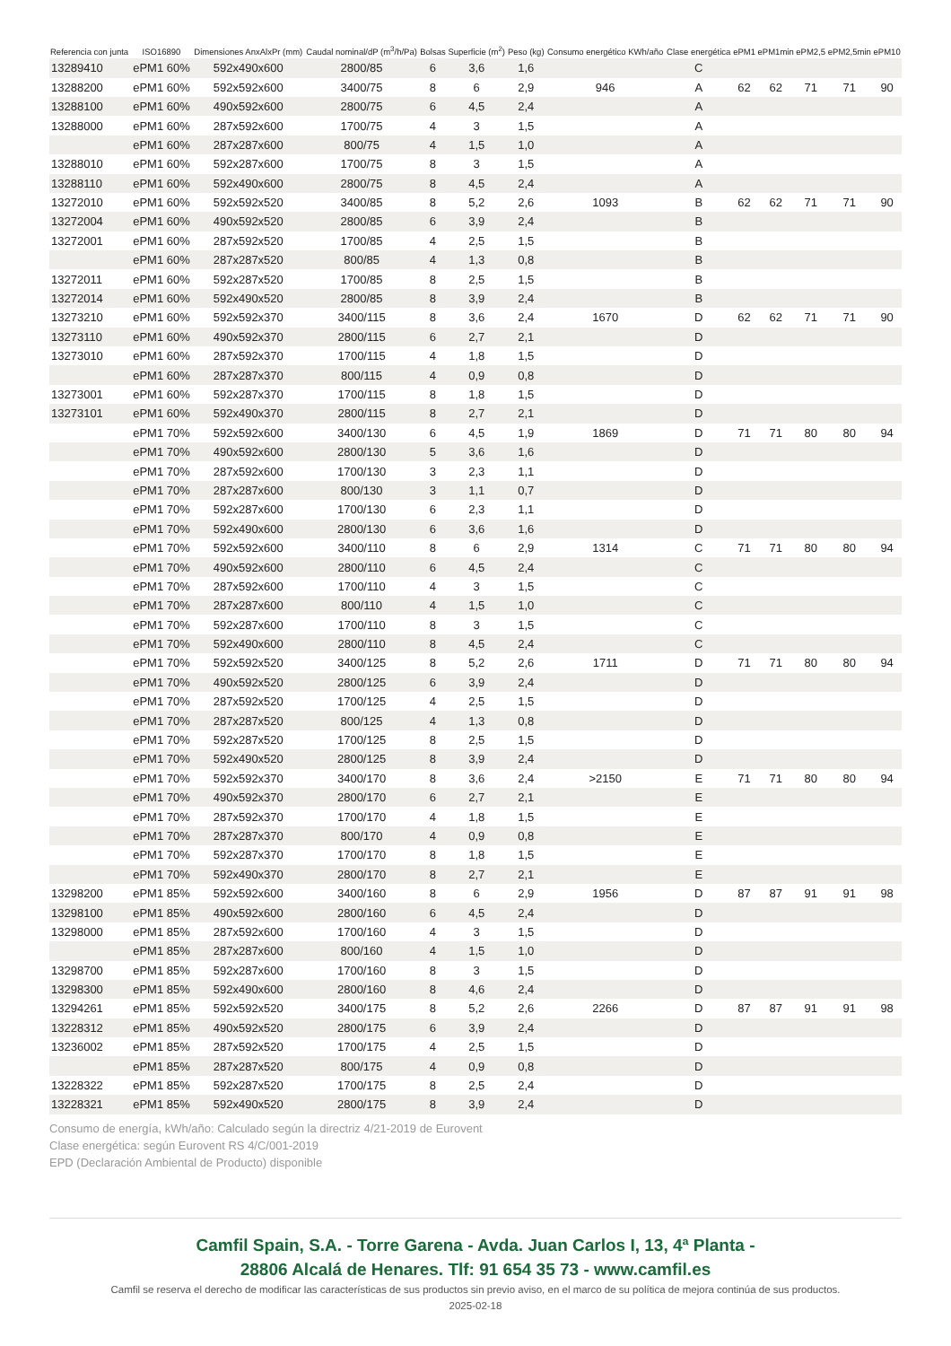| Referencia con junta | ISO16890 | Dimensiones AnxAlxPr (mm) | Caudal nominal/dP (m<sup>3</sup>/h/Pa) | Bolsas | Superficie (m<sup>2</sup>) | Peso (kg) | Consumo energético KWh/año | Clase energética | ePM1 | ePM1min | ePM2,5 | ePM2,5min | ePM10 |
| --- | --- | --- | --- | --- | --- | --- | --- | --- | --- | --- | --- | --- | --- |
| 13289410 | ePM1 60% | 592x490x600 | 2800/85 | 6 | 3,6 | 1,6 | | C | | | | | |
| 13288200 | ePM1 60% | 592x592x600 | 3400/75 | 8 | 6 | 2,9 | 946 | A | 62 | 62 | 71 | 71 | 90 |
| 13288100 | ePM1 60% | 490x592x600 | 2800/75 | 6 | 4,5 | 2,4 | | A | | | | | |
| 13288000 | ePM1 60% | 287x592x600 | 1700/75 | 4 | 3 | 1,5 | | A | | | | | |
| | ePM1 60% | 287x287x600 | 800/75 | 4 | 1,5 | 1,0 | | A | | | | | |
| 13288010 | ePM1 60% | 592x287x600 | 1700/75 | 8 | 3 | 1,5 | | A | | | | | |
| 13288110 | ePM1 60% | 592x490x600 | 2800/75 | 8 | 4,5 | 2,4 | | A | | | | | |
| 13272010 | ePM1 60% | 592x592x520 | 3400/85 | 8 | 5,2 | 2,6 | 1093 | B | 62 | 62 | 71 | 71 | 90 |
| 13272004 | ePM1 60% | 490x592x520 | 2800/85 | 6 | 3,9 | 2,4 | | B | | | | | |
| 13272001 | ePM1 60% | 287x592x520 | 1700/85 | 4 | 2,5 | 1,5 | | B | | | | | |
| | ePM1 60% | 287x287x520 | 800/85 | 4 | 1,3 | 0,8 | | B | | | | | |
| 13272011 | ePM1 60% | 592x287x520 | 1700/85 | 8 | 2,5 | 1,5 | | B | | | | | |
| 13272014 | ePM1 60% | 592x490x520 | 2800/85 | 8 | 3,9 | 2,4 | | B | | | | | |
| 13273210 | ePM1 60% | 592x592x370 | 3400/115 | 8 | 3,6 | 2,4 | 1670 | D | 62 | 62 | 71 | 71 | 90 |
| 13273110 | ePM1 60% | 490x592x370 | 2800/115 | 6 | 2,7 | 2,1 | | D | | | | | |
| 13273010 | ePM1 60% | 287x592x370 | 1700/115 | 4 | 1,8 | 1,5 | | D | | | | | |
| | ePM1 60% | 287x287x370 | 800/115 | 4 | 0,9 | 0,8 | | D | | | | | |
| 13273001 | ePM1 60% | 592x287x370 | 1700/115 | 8 | 1,8 | 1,5 | | D | | | | | |
| 13273101 | ePM1 60% | 592x490x370 | 2800/115 | 8 | 2,7 | 2,1 | | D | | | | | |
| | ePM1 70% | 592x592x600 | 3400/130 | 6 | 4,5 | 1,9 | 1869 | D | 71 | 71 | 80 | 80 | 94 |
| | ePM1 70% | 490x592x600 | 2800/130 | 5 | 3,6 | 1,6 | | D | | | | | |
| | ePM1 70% | 287x592x600 | 1700/130 | 3 | 2,3 | 1,1 | | D | | | | | |
| | ePM1 70% | 287x287x600 | 800/130 | 3 | 1,1 | 0,7 | | D | | | | | |
| | ePM1 70% | 592x287x600 | 1700/130 | 6 | 2,3 | 1,1 | | D | | | | | |
| | ePM1 70% | 592x490x600 | 2800/130 | 6 | 3,6 | 1,6 | | D | | | | | |
| | ePM1 70% | 592x592x600 | 3400/110 | 8 | 6 | 2,9 | 1314 | C | 71 | 71 | 80 | 80 | 94 |
| | ePM1 70% | 490x592x600 | 2800/110 | 6 | 4,5 | 2,4 | | C | | | | | |
| | ePM1 70% | 287x592x600 | 1700/110 | 4 | 3 | 1,5 | | C | | | | | |
| | ePM1 70% | 287x287x600 | 800/110 | 4 | 1,5 | 1,0 | | C | | | | | |
| | ePM1 70% | 592x287x600 | 1700/110 | 8 | 3 | 1,5 | | C | | | | | |
| | ePM1 70% | 592x490x600 | 2800/110 | 8 | 4,5 | 2,4 | | C | | | | | |
| | ePM1 70% | 592x592x520 | 3400/125 | 8 | 5,2 | 2,6 | 1711 | D | 71 | 71 | 80 | 80 | 94 |
| | ePM1 70% | 490x592x520 | 2800/125 | 6 | 3,9 | 2,4 | | D | | | | | |
| | ePM1 70% | 287x592x520 | 1700/125 | 4 | 2,5 | 1,5 | | D | | | | | |
| | ePM1 70% | 287x287x520 | 800/125 | 4 | 1,3 | 0,8 | | D | | | | | |
| | ePM1 70% | 592x287x520 | 1700/125 | 8 | 2,5 | 1,5 | | D | | | | | |
| | ePM1 70% | 592x490x520 | 2800/125 | 8 | 3,9 | 2,4 | | D | | | | | |
| | ePM1 70% | 592x592x370 | 3400/170 | 8 | 3,6 | 2,4 | >2150 | E | 71 | 71 | 80 | 80 | 94 |
| | ePM1 70% | 490x592x370 | 2800/170 | 6 | 2,7 | 2,1 | | E | | | | | |
| | ePM1 70% | 287x592x370 | 1700/170 | 4 | 1,8 | 1,5 | | E | | | | | |
| | ePM1 70% | 287x287x370 | 800/170 | 4 | 0,9 | 0,8 | | E | | | | | |
| | ePM1 70% | 592x287x370 | 1700/170 | 8 | 1,8 | 1,5 | | E | | | | | |
| | ePM1 70% | 592x490x370 | 2800/170 | 8 | 2,7 | 2,1 | | E | | | | | |
| 13298200 | ePM1 85% | 592x592x600 | 3400/160 | 8 | 6 | 2,9 | 1956 | D | 87 | 87 | 91 | 91 | 98 |
| 13298100 | ePM1 85% | 490x592x600 | 2800/160 | 6 | 4,5 | 2,4 | | D | | | | | |
| 13298000 | ePM1 85% | 287x592x600 | 1700/160 | 4 | 3 | 1,5 | | D | | | | | |
| | ePM1 85% | 287x287x600 | 800/160 | 4 | 1,5 | 1,0 | | D | | | | | |
| 13298700 | ePM1 85% | 592x287x600 | 1700/160 | 8 | 3 | 1,5 | | D | | | | | |
| 13298300 | ePM1 85% | 592x490x600 | 2800/160 | 8 | 4,6 | 2,4 | | D | | | | | |
| 13294261 | ePM1 85% | 592x592x520 | 3400/175 | 8 | 5,2 | 2,6 | 2266 | D | 87 | 87 | 91 | 91 | 98 |
| 13228312 | ePM1 85% | 490x592x520 | 2800/175 | 6 | 3,9 | 2,4 | | D | | | | | |
| 13236002 | ePM1 85% | 287x592x520 | 1700/175 | 4 | 2,5 | 1,5 | | D | | | | | |
| | ePM1 85% | 287x287x520 | 800/175 | 4 | 0,9 | 0,8 | | D | | | | | |
| 13228322 | ePM1 85% | 592x287x520 | 1700/175 | 8 | 2,5 | 2,4 | | D | | | | | |
| 13228321 | ePM1 85% | 592x490x520 | 2800/175 | 8 | 3,9 | 2,4 | | D | | | | | |
Consumo de energía, kWh/año: Calculado según la directriz 4/21-2019 de Eurovent
Clase energética: según Eurovent RS 4/C/001-2019
EPD (Declaración Ambiental de Producto) disponible
Camfil Spain, S.A. - Torre Garena - Avda. Juan Carlos I, 13, 4ª Planta -
28806 Alcalá de Henares. Tlf: 91 654 35 73 - www.camfil.es
Camfil se reserva el derecho de modificar las características de sus productos sin previo aviso, en el marco de su política de mejora continúa de sus productos.
2025-02-18